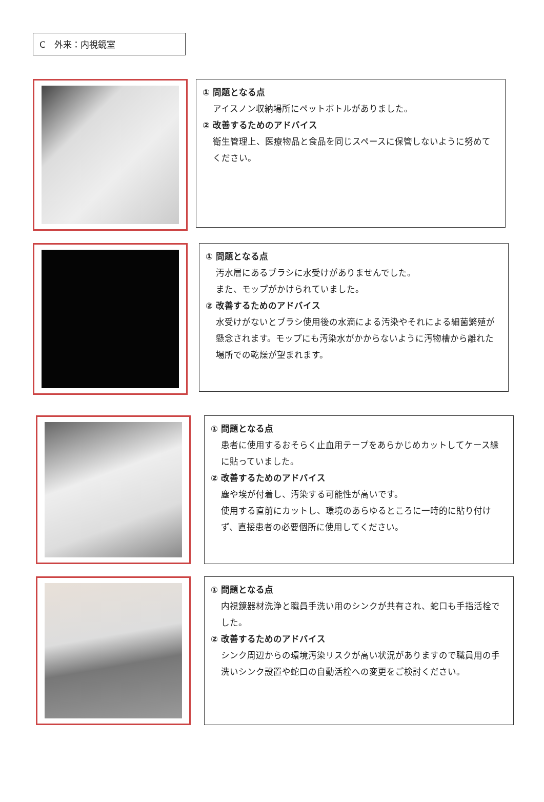C　外来：内視鏡室
① 問題となる点
アイスノン収納場所にペットボトルがありました。
② 改善するためのアドバイス
衛生管理上、医療物品と食品を同じスペースに保管しないように努めてください。
① 問題となる点
汚水層にあるブラシに水受けがありませんでした。
また、モップがかけられていました。
② 改善するためのアドバイス
水受けがないとブラシ使用後の水滴による汚染やそれによる細菌繁殖が懸念されます。モップにも汚染水がかからないように汚物槽から離れた場所での乾燥が望まれます。
① 問題となる点
患者に使用するおそらく止血用テープをあらかじめカットしてケース縁に貼っていました。
② 改善するためのアドバイス
塵や埃が付着し、汚染する可能性が高いです。
使用する直前にカットし、環境のあらゆるところに一時的に貼り付けず、直接患者の必要個所に使用してください。
① 問題となる点
内視鏡器材洗浄と職員手洗い用のシンクが共有され、蛇口も手指活栓でした。
② 改善するためのアドバイス
シンク周辺からの環境汚染リスクが高い状況がありますので職員用の手洗いシンク設置や蛇口の自動活栓への変更をご検討ください。